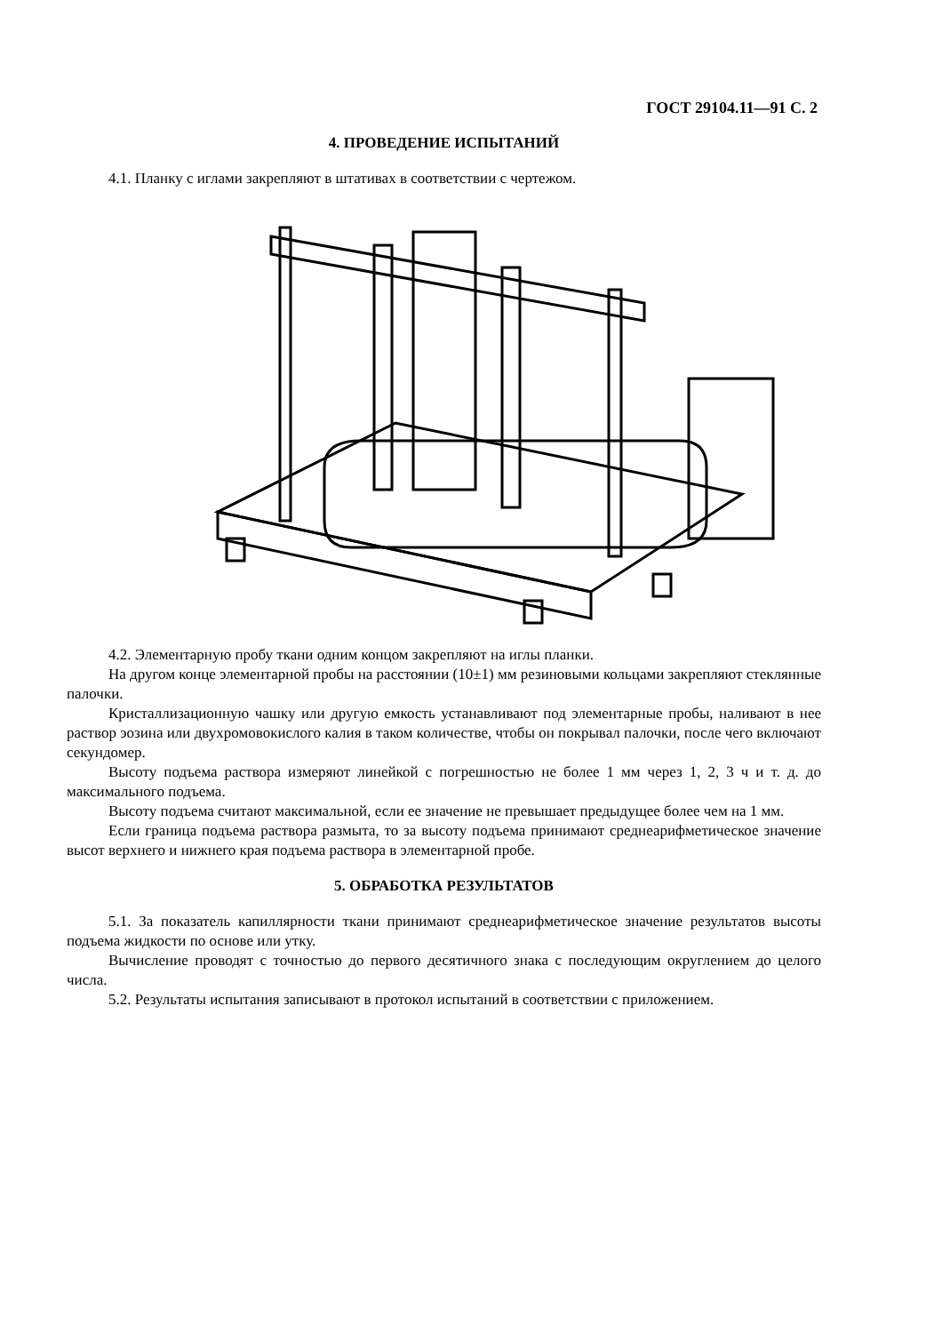ГОСТ 29104.11—91 С. 2
4. ПРОВЕДЕНИЕ ИСПЫТАНИЙ
4.1. Планку с иглами закрепляют в штативах в соответствии с чертежом.
4.2. Элементарную пробу ткани одним концом закрепляют на иглы планки.
На другом конце элементарной пробы на расстоянии (10±1) мм резиновыми кольцами закрепляют стеклянные палочки.
Кристаллизационную чашку или другую емкость устанавливают под элементарные пробы, наливают в нее раствор эозина или двухромовокислого калия в таком количестве, чтобы он покрывал палочки, после чего включают секундомер.
Высоту подъема раствора измеряют линейкой с погрешностью не более 1 мм через 1, 2, 3 ч и т. д. до максимального подъема.
Высоту подъема считают максимальной, если ее значение не превышает предыдущее более чем на 1 мм.
Если граница подъема раствора размыта, то за высоту подъема принимают среднеарифметическое значение высот верхнего и нижнего края подъема раствора в элементарной пробе.
5. ОБРАБОТКА РЕЗУЛЬТАТОВ
5.1. За показатель капиллярности ткани принимают среднеарифметическое значение результатов высоты подъема жидкости по основе или утку.
Вычисление проводят с точностью до первого десятичного знака с последующим округлением до целого числа.
5.2. Результаты испытания записывают в протокол испытаний в соответствии с приложением.